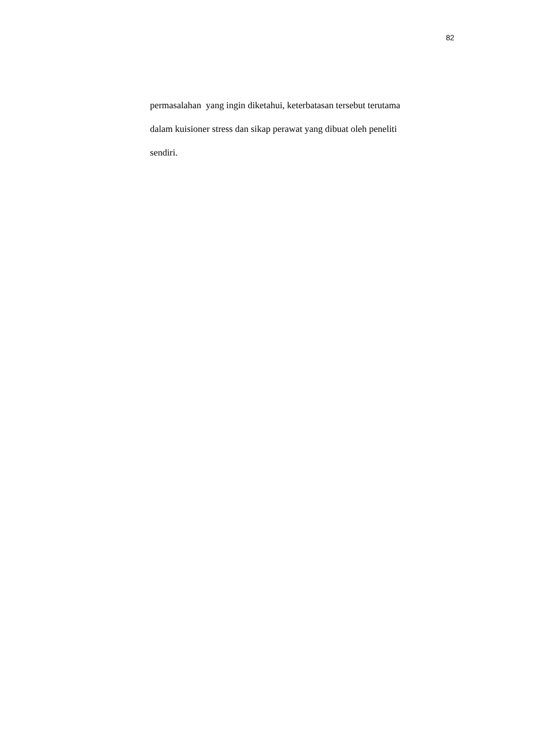82
permasalahan yang ingin diketahui, keterbatasan tersebut terutama
dalam kuisioner stress dan sikap perawat yang dibuat oleh peneliti
sendiri.